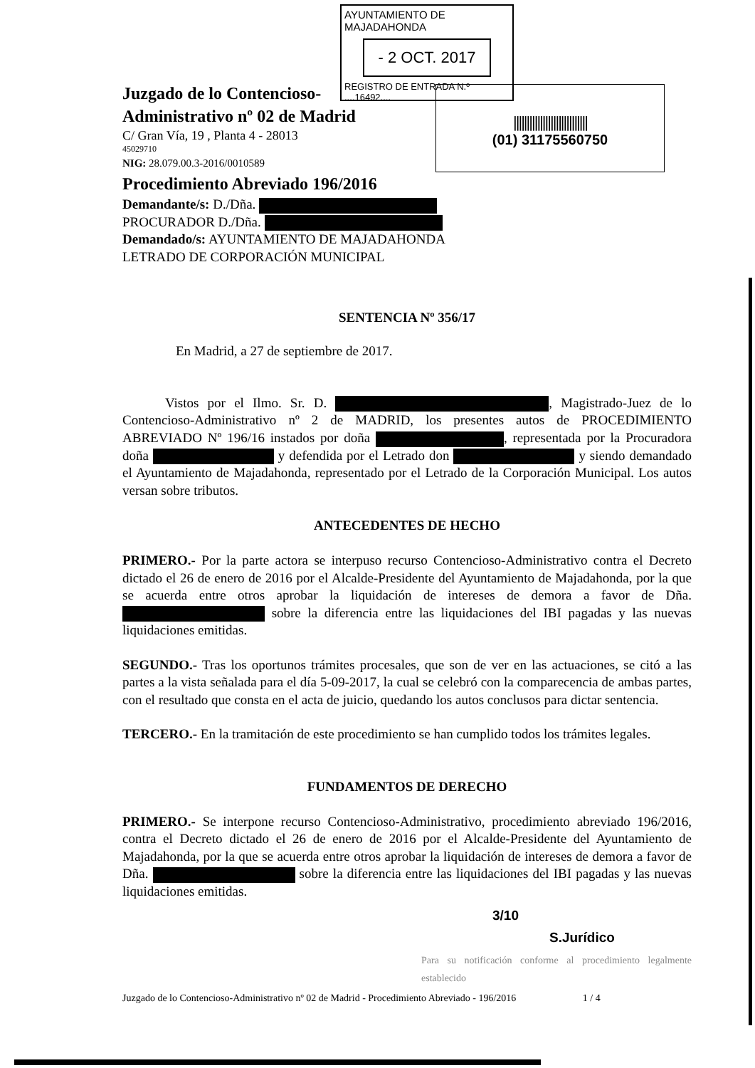AYUNTAMIENTO DE MAJADAHONDA
- 2 OCT. 2017
REGISTRO DE ENTRADA N.º ....16492....
||||||||||||||||||||||||||||
(01) 31175560750
Juzgado de lo Contencioso-
Administrativo nº 02 de Madrid
C/ Gran Vía, 19 , Planta 4 - 28013
45029710
NIG: 28.079.00.3-2016/0010589
Procedimiento Abreviado 196/2016
Demandante/s: D./Dña.
PROCURADOR D./Dña.
Demandado/s: AYUNTAMIENTO DE MAJADAHONDA
LETRADO DE CORPORACIÓN MUNICIPAL
SENTENCIA Nº 356/17
En Madrid, a 27 de septiembre de 2017.
Vistos por el Ilmo. Sr. D. , Magistrado-Juez de lo Contencioso-Administrativo nº 2 de MADRID, los presentes autos de PROCEDIMIENTO ABREVIADO Nº 196/16 instados por doña , representada por la Procuradora doña y defendida por el Letrado don y siendo demandado el Ayuntamiento de Majadahonda, representado por el Letrado de la Corporación Municipal. Los autos versan sobre tributos.
ANTECEDENTES DE HECHO
PRIMERO.- Por la parte actora se interpuso recurso Contencioso-Administrativo contra el Decreto dictado el 26 de enero de 2016 por el Alcalde-Presidente del Ayuntamiento de Majadahonda, por la que se acuerda entre otros aprobar la liquidación de intereses de demora a favor de Dña. sobre la diferencia entre las liquidaciones del IBI pagadas y las nuevas liquidaciones emitidas.
SEGUNDO.- Tras los oportunos trámites procesales, que son de ver en las actuaciones, se citó a las partes a la vista señalada para el día 5-09-2017, la cual se celebró con la comparecencia de ambas partes, con el resultado que consta en el acta de juicio, quedando los autos conclusos para dictar sentencia.
TERCERO.- En la tramitación de este procedimiento se han cumplido todos los trámites legales.
FUNDAMENTOS DE DERECHO
PRIMERO.- Se interpone recurso Contencioso-Administrativo, procedimiento abreviado 196/2016, contra el Decreto dictado el 26 de enero de 2016 por el Alcalde-Presidente del Ayuntamiento de Majadahonda, por la que se acuerda entre otros aprobar la liquidación de intereses de demora a favor de Dña. sobre la diferencia entre las liquidaciones del IBI pagadas y las nuevas liquidaciones emitidas.
3/10
S.Jurídico
Para su notificación conforme al procedimiento legalmente establecido
Juzgado de lo Contencioso-Administrativo nº 02 de Madrid - Procedimiento Abreviado - 196/2016 1 / 4